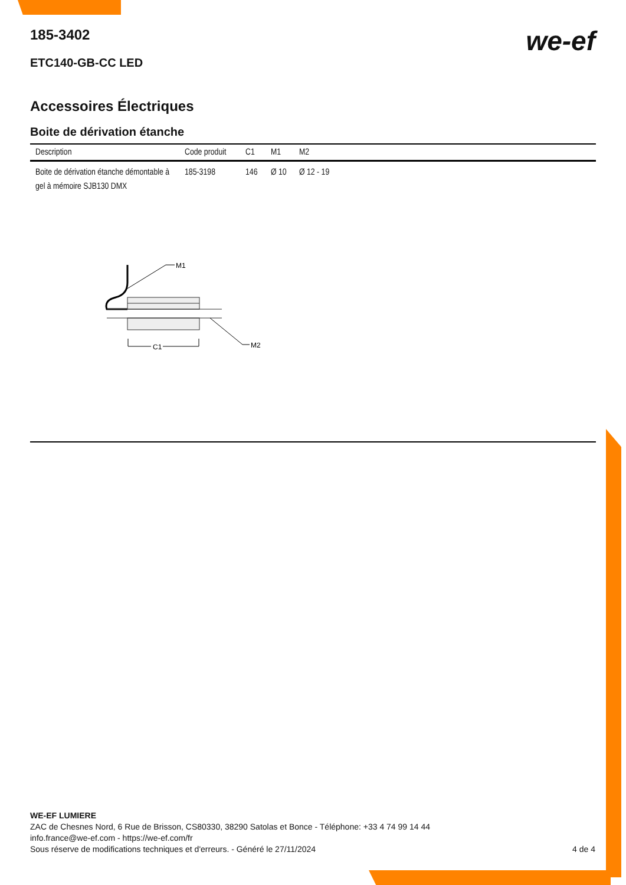we-ef
185-3402
ETC140-GB-CC LED
Accessoires Électriques
Boite de dérivation étanche
| Description | Code produit | C1 | M1 | M2 |
| --- | --- | --- | --- | --- |
| Boite de dérivation étanche démontable à gel à mémoire SJB130 DMX | 185-3198 | 146 | Ø 10 | Ø 12 - 19 |
M1
M2
C1
WE-EF LUMIERE
ZAC de Chesnes Nord, 6 Rue de Brisson, CS80330, 38290 Satolas et Bonce - Téléphone: +33 4 74 99 14 44
info.france@we-ef.com - https://we-ef.com/fr
Sous réserve de modifications techniques et d'erreurs. - Généré le 27/11/2024 4 de 4